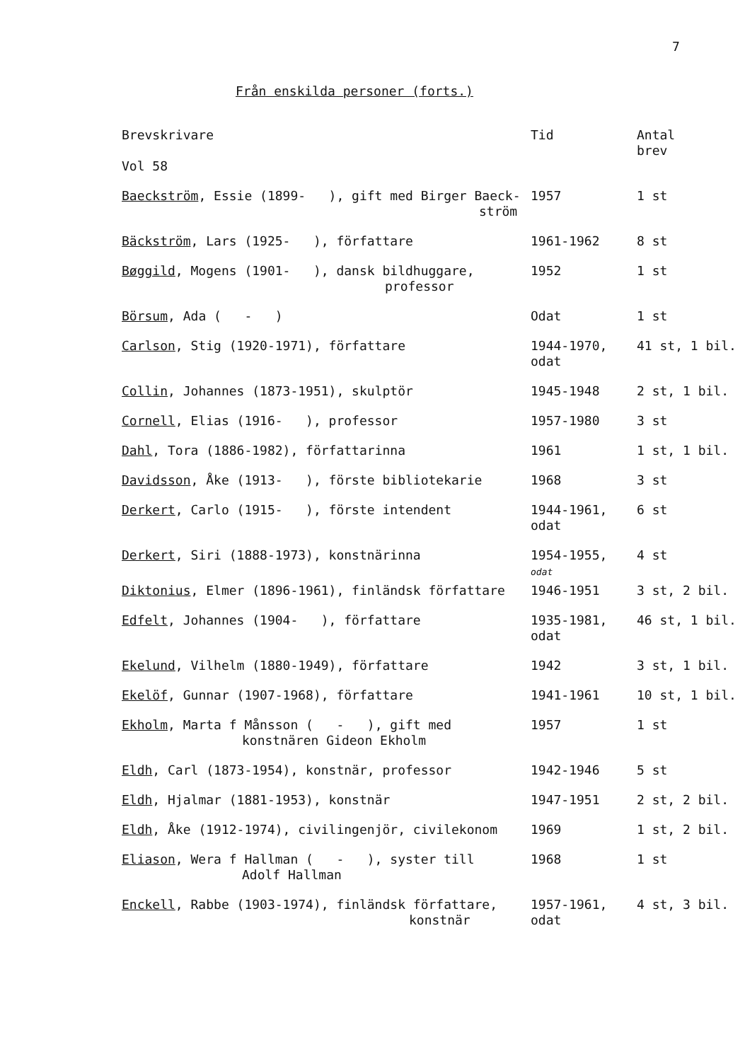7
Från enskilda personer (forts.)
| Brevskrivare Vol 58 | Tid | Antal brev |
| --- | --- | --- |
| Baeckström , Essie (1899- ), gift med Birger Baeck- ström | 1957 | 1 st |
| Bäckström , Lars (1925- ), författare | 1961-1962 | 8 st |
| Bøggild , Mogens (1901- ), dansk bildhuggare, professor | 1952 | 1 st |
| Börsum , Ada ( - ) | Odat | 1 st |
| Carlson , Stig (1920-1971), författare | 1944-1970, odat | 41 st, 1 bil. |
| Collin , Johannes (1873-1951), skulptör | 1945-1948 | 2 st, 1 bil. |
| Cornell , Elias (1916- ), professor | 1957-1980 | 3 st |
| Dahl , Tora (1886-1982), författarinna | 1961 | 1 st, 1 bil. |
| Davidsson , Åke (1913- ), förste bibliotekarie | 1968 | 3 st |
| Derkert , Carlo (1915- ), förste intendent | 1944-1961, odat | 6 st |
| Derkert , Siri (1888-1973), konstnärinna | 1954-1955, odat | 4 st |
| Diktonius , Elmer (1896-1961), finländsk författare | 1946-1951 | 3 st, 2 bil. |
| Edfelt , Johannes (1904- ), författare | 1935-1981, odat | 46 st, 1 bil. |
| Ekelund , Vilhelm (1880-1949), författare | 1942 | 3 st, 1 bil. |
| Ekelöf , Gunnar (1907-1968), författare | 1941-1961 | 10 st, 1 bil. |
| Ekholm , Marta f Månsson ( - ), gift med konstnären Gideon Ekholm | 1957 | 1 st |
| Eldh , Carl (1873-1954), konstnär, professor | 1942-1946 | 5 st |
| Eldh , Hjalmar (1881-1953), konstnär | 1947-1951 | 2 st, 2 bil. |
| Eldh , Åke (1912-1974), civilingenjör, civilekonom | 1969 | 1 st, 2 bil. |
| Eliason , Wera f Hallman ( - ), syster till Adolf Hallman | 1968 | 1 st |
| Enckell , Rabbe (1903-1974), finländsk författare, konstnär | 1957-1961, odat | 4 st, 3 bil. |